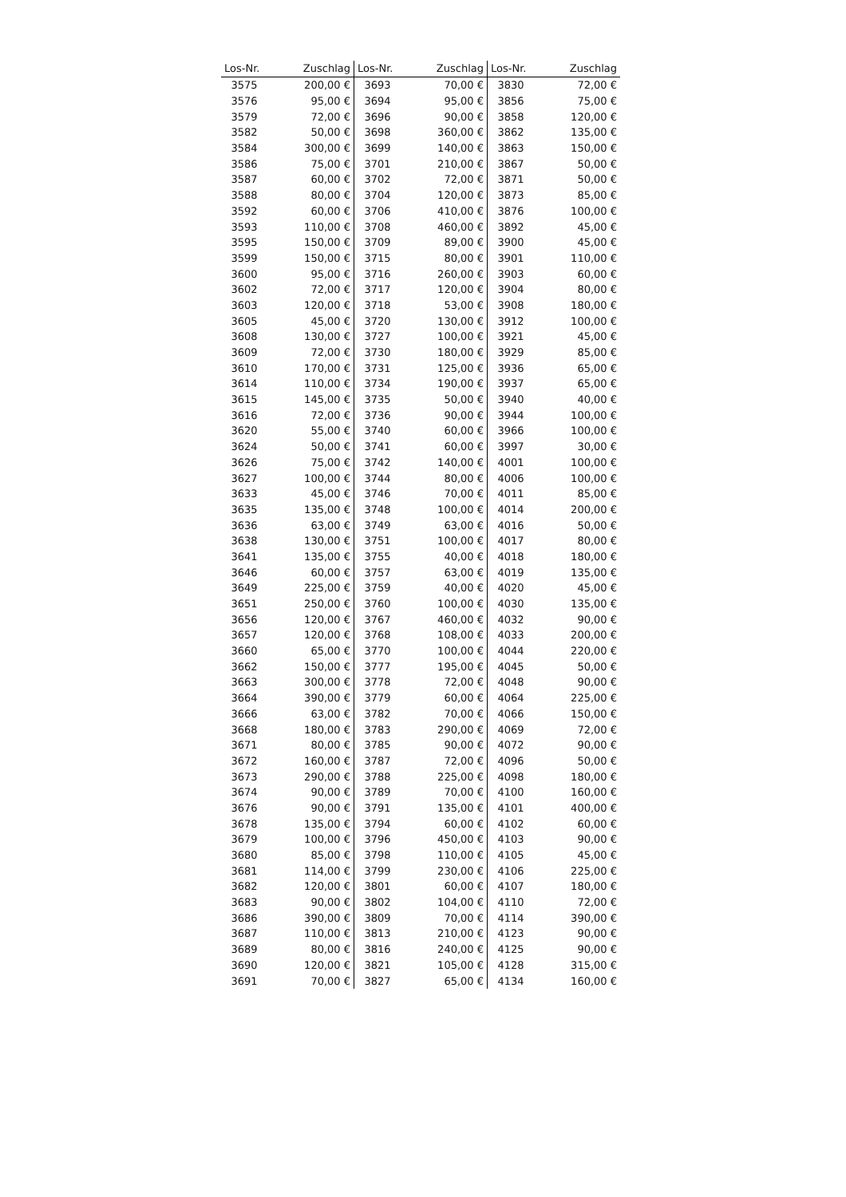| Los-Nr. | Zuschlag | Los-Nr. | Zuschlag | Los-Nr. | Zuschlag |
| --- | --- | --- | --- | --- | --- |
| 3575 | 200,00 € | 3693 | 70,00 € | 3830 | 72,00 € |
| 3576 | 95,00 € | 3694 | 95,00 € | 3856 | 75,00 € |
| 3579 | 72,00 € | 3696 | 90,00 € | 3858 | 120,00 € |
| 3582 | 50,00 € | 3698 | 360,00 € | 3862 | 135,00 € |
| 3584 | 300,00 € | 3699 | 140,00 € | 3863 | 150,00 € |
| 3586 | 75,00 € | 3701 | 210,00 € | 3867 | 50,00 € |
| 3587 | 60,00 € | 3702 | 72,00 € | 3871 | 50,00 € |
| 3588 | 80,00 € | 3704 | 120,00 € | 3873 | 85,00 € |
| 3592 | 60,00 € | 3706 | 410,00 € | 3876 | 100,00 € |
| 3593 | 110,00 € | 3708 | 460,00 € | 3892 | 45,00 € |
| 3595 | 150,00 € | 3709 | 89,00 € | 3900 | 45,00 € |
| 3599 | 150,00 € | 3715 | 80,00 € | 3901 | 110,00 € |
| 3600 | 95,00 € | 3716 | 260,00 € | 3903 | 60,00 € |
| 3602 | 72,00 € | 3717 | 120,00 € | 3904 | 80,00 € |
| 3603 | 120,00 € | 3718 | 53,00 € | 3908 | 180,00 € |
| 3605 | 45,00 € | 3720 | 130,00 € | 3912 | 100,00 € |
| 3608 | 130,00 € | 3727 | 100,00 € | 3921 | 45,00 € |
| 3609 | 72,00 € | 3730 | 180,00 € | 3929 | 85,00 € |
| 3610 | 170,00 € | 3731 | 125,00 € | 3936 | 65,00 € |
| 3614 | 110,00 € | 3734 | 190,00 € | 3937 | 65,00 € |
| 3615 | 145,00 € | 3735 | 50,00 € | 3940 | 40,00 € |
| 3616 | 72,00 € | 3736 | 90,00 € | 3944 | 100,00 € |
| 3620 | 55,00 € | 3740 | 60,00 € | 3966 | 100,00 € |
| 3624 | 50,00 € | 3741 | 60,00 € | 3997 | 30,00 € |
| 3626 | 75,00 € | 3742 | 140,00 € | 4001 | 100,00 € |
| 3627 | 100,00 € | 3744 | 80,00 € | 4006 | 100,00 € |
| 3633 | 45,00 € | 3746 | 70,00 € | 4011 | 85,00 € |
| 3635 | 135,00 € | 3748 | 100,00 € | 4014 | 200,00 € |
| 3636 | 63,00 € | 3749 | 63,00 € | 4016 | 50,00 € |
| 3638 | 130,00 € | 3751 | 100,00 € | 4017 | 80,00 € |
| 3641 | 135,00 € | 3755 | 40,00 € | 4018 | 180,00 € |
| 3646 | 60,00 € | 3757 | 63,00 € | 4019 | 135,00 € |
| 3649 | 225,00 € | 3759 | 40,00 € | 4020 | 45,00 € |
| 3651 | 250,00 € | 3760 | 100,00 € | 4030 | 135,00 € |
| 3656 | 120,00 € | 3767 | 460,00 € | 4032 | 90,00 € |
| 3657 | 120,00 € | 3768 | 108,00 € | 4033 | 200,00 € |
| 3660 | 65,00 € | 3770 | 100,00 € | 4044 | 220,00 € |
| 3662 | 150,00 € | 3777 | 195,00 € | 4045 | 50,00 € |
| 3663 | 300,00 € | 3778 | 72,00 € | 4048 | 90,00 € |
| 3664 | 390,00 € | 3779 | 60,00 € | 4064 | 225,00 € |
| 3666 | 63,00 € | 3782 | 70,00 € | 4066 | 150,00 € |
| 3668 | 180,00 € | 3783 | 290,00 € | 4069 | 72,00 € |
| 3671 | 80,00 € | 3785 | 90,00 € | 4072 | 90,00 € |
| 3672 | 160,00 € | 3787 | 72,00 € | 4096 | 50,00 € |
| 3673 | 290,00 € | 3788 | 225,00 € | 4098 | 180,00 € |
| 3674 | 90,00 € | 3789 | 70,00 € | 4100 | 160,00 € |
| 3676 | 90,00 € | 3791 | 135,00 € | 4101 | 400,00 € |
| 3678 | 135,00 € | 3794 | 60,00 € | 4102 | 60,00 € |
| 3679 | 100,00 € | 3796 | 450,00 € | 4103 | 90,00 € |
| 3680 | 85,00 € | 3798 | 110,00 € | 4105 | 45,00 € |
| 3681 | 114,00 € | 3799 | 230,00 € | 4106 | 225,00 € |
| 3682 | 120,00 € | 3801 | 60,00 € | 4107 | 180,00 € |
| 3683 | 90,00 € | 3802 | 104,00 € | 4110 | 72,00 € |
| 3686 | 390,00 € | 3809 | 70,00 € | 4114 | 390,00 € |
| 3687 | 110,00 € | 3813 | 210,00 € | 4123 | 90,00 € |
| 3689 | 80,00 € | 3816 | 240,00 € | 4125 | 90,00 € |
| 3690 | 120,00 € | 3821 | 105,00 € | 4128 | 315,00 € |
| 3691 | 70,00 € | 3827 | 65,00 € | 4134 | 160,00 € |